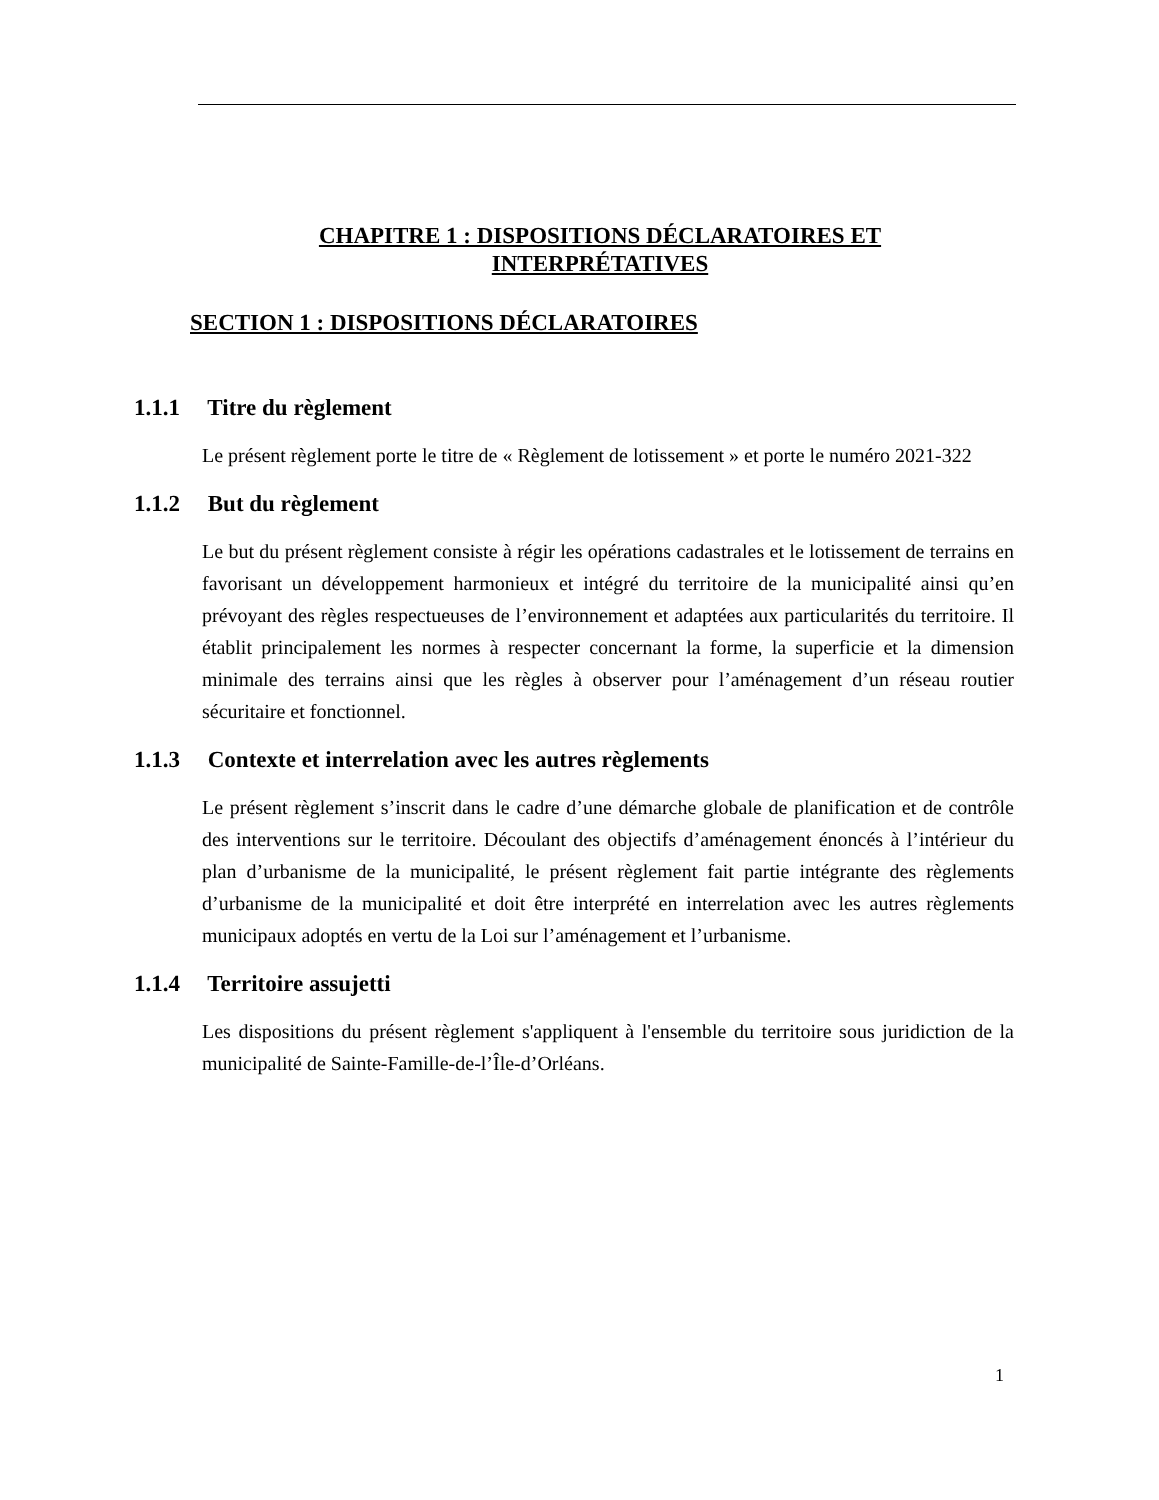CHAPITRE 1 : DISPOSITIONS DÉCLARATOIRES ET
INTERPRÉTATIVES
SECTION 1 : DISPOSITIONS DÉCLARATOIRES
1.1.1 Titre du règlement
Le présent règlement porte le titre de « Règlement de lotissement » et porte le numéro 2021-322
1.1.2 But du règlement
Le but du présent règlement consiste à régir les opérations cadastrales et le lotissement de terrains en favorisant un développement harmonieux et intégré du territoire de la municipalité ainsi qu’en prévoyant des règles respectueuses de l’environnement et adaptées aux particularités du territoire. Il établit principalement les normes à respecter concernant la forme, la superficie et la dimension minimale des terrains ainsi que les règles à observer pour l’aménagement d’un réseau routier sécuritaire et fonctionnel.
1.1.3 Contexte et interrelation avec les autres règlements
Le présent règlement s’inscrit dans le cadre d’une démarche globale de planification et de contrôle des interventions sur le territoire. Découlant des objectifs d’aménagement énoncés à l’intérieur du plan d’urbanisme de la municipalité, le présent règlement fait partie intégrante des règlements d’urbanisme de la municipalité et doit être interprété en interrelation avec les autres règlements municipaux adoptés en vertu de la Loi sur l’aménagement et l’urbanisme.
1.1.4 Territoire assujetti
Les dispositions du présent règlement s'appliquent à l'ensemble du territoire sous juridiction de la municipalité de Sainte-Famille-de-l’Île-d’Orléans.
1